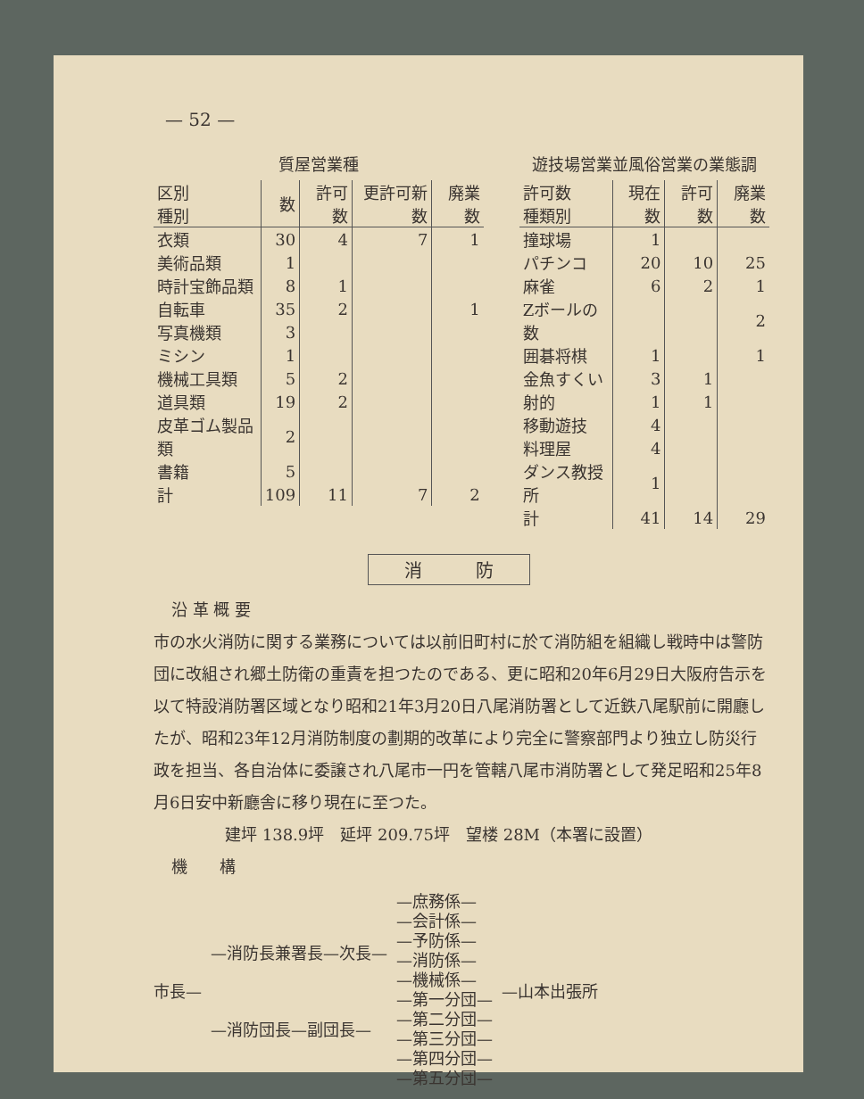— 52 —
質屋営業種
| 区別 種別 | 数 | 許可数 | 更許可新数 | 廃業数 |
| --- | --- | --- | --- | --- |
| 衣類 | 30 | 4 | 7 | 1 |
| 美術品類 | 1 | | | |
| 時計宝飾品類 | 8 | 1 | | |
| 自転車 | 35 | 2 | | 1 |
| 写真機類 | 3 | | | |
| ミシン | 1 | | | |
| 機械工具類 | 5 | 2 | | |
| 道具類 | 19 | 2 | | |
| 皮革ゴム製品類 | 2 | | | |
| 書籍 | 5 | | | |
| 計 | 109 | 11 | 7 | 2 |
遊技場営業並風俗営業の業態調
| 許可数 種類別 | 現在数 | 許可数 | 廃業数 |
| --- | --- | --- | --- |
| 撞球場 | 1 | | |
| パチンコ | 20 | 10 | 25 |
| 麻雀 | 6 | 2 | 1 |
| Zボールの数 | | | 2 |
| 囲碁将棋 | 1 | | 1 |
| 金魚すくい | 3 | 1 | |
| 射的 | 1 | 1 | |
| 移動遊技 | 4 | | |
| 料理屋 | 4 | | |
| ダンス教授所 | 1 | | |
| 計 | 41 | 14 | 29 |
消　　　防
沿 革 概 要
市の水火消防に関する業務については以前旧町村に於て消防組を組織し戦時中は警防団に改組され郷土防衛の重責を担つたのである、更に昭和20年6月29日大阪府告示を以て特設消防署区域となり昭和21年3月20日八尾消防署として近鉄八尾駅前に開廳したが、昭和23年12月消防制度の劃期的改革により完全に警察部門より独立し防災行政を担当、各自治体に委譲され八尾市一円を管轄八尾市消防署として発足昭和25年8月6日安中新廳舎に移り現在に至つた。
建坪 138.9坪　延坪 209.75坪　望楼 28M（本署に設置）
機　　構
市長—
—消防長兼署長—次長—
—消防団長—副団長—
—庶務係—
—会計係—
—予防係—
—消防係—
—機械係—
—第一分団—
—第二分団—
—第三分団—
—第四分団—
—第五分団—
—山本出張所